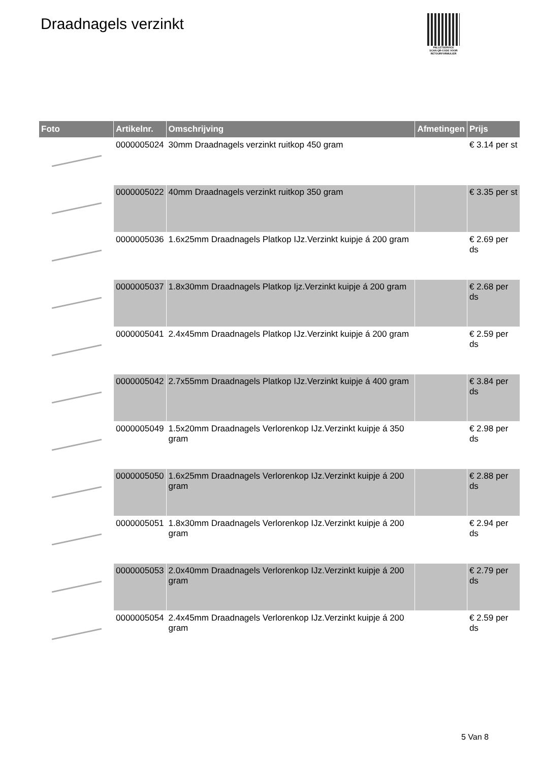Draadnagels verzinkt
PALLETSERVICE
SCAN QR-CODE VOOR
RETOURFORMULIER
| Foto | Artikelnr. | Omschrijving | Afmetingen | Prijs |
| --- | --- | --- | --- | --- |
| | 0000005024 | 30mm Draadnagels verzinkt ruitkop 450 gram | | € 3.14 per st |
| | 0000005022 | 40mm Draadnagels verzinkt ruitkop 350 gram | | € 3.35 per st |
| | 0000005036 | 1.6x25mm Draadnagels Platkop IJz.Verzinkt kuipje á 200 gram | | € 2.69 per ds |
| | 0000005037 | 1.8x30mm Draadnagels Platkop Ijz.Verzinkt kuipje á 200 gram | | € 2.68 per ds |
| | 0000005041 | 2.4x45mm Draadnagels Platkop IJz.Verzinkt kuipje á 200 gram | | € 2.59 per ds |
| | 0000005042 | 2.7x55mm Draadnagels Platkop IJz.Verzinkt kuipje á 400 gram | | € 3.84 per ds |
| | 0000005049 | 1.5x20mm Draadnagels Verlorenkop IJz.Verzinkt kuipje á 350 gram | | € 2.98 per ds |
| | 0000005050 | 1.6x25mm Draadnagels Verlorenkop IJz.Verzinkt kuipje á 200 gram | | € 2.88 per ds |
| | 0000005051 | 1.8x30mm Draadnagels Verlorenkop IJz.Verzinkt kuipje á 200 gram | | € 2.94 per ds |
| | 0000005053 | 2.0x40mm Draadnagels Verlorenkop IJz.Verzinkt kuipje á 200 gram | | € 2.79 per ds |
| | 0000005054 | 2.4x45mm Draadnagels Verlorenkop IJz.Verzinkt kuipje á 200 gram | | € 2.59 per ds |
5 Van 8